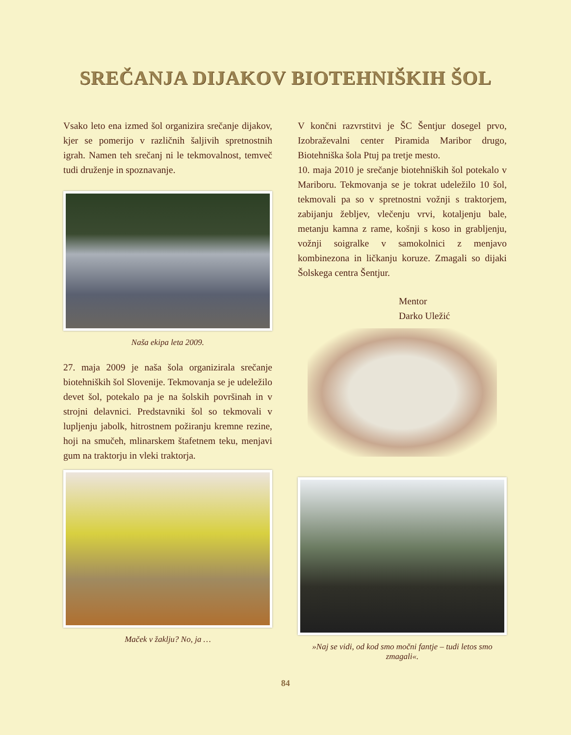SREČANJA DIJAKOV BIOTEHNIŠKIH ŠOL
Vsako leto ena izmed šol organizira srečanje dijakov, kjer se pomerijo v različnih šaljivih spretnostnih igrah. Namen teh srečanj ni le tekmovalnost, temveč tudi druženje in spoznavanje.
Naša ekipa leta 2009.
27. maja 2009 je naša šola organizirala srečanje biotehniških šol Slovenije. Tekmovanja se je udeležilo devet šol, potekalo pa je na šolskih površinah in v strojni delavnici. Predstavniki šol so tekmovali v lupljenju jabolk, hitrostnem požiranju kremne rezine, hoji na smučeh, mlinarskem štafetnem teku, menjavi gum na traktorju in vleki traktorja.
Maček v žaklju? No, ja …
V končni razvrstitvi je ŠC Šentjur dosegel prvo, Izobraževalni center Piramida Maribor drugo, Biotehniška šola Ptuj pa tretje mesto.
10. maja 2010 je srečanje biotehniških šol potekalo v Mariboru. Tekmovanja se je tokrat udeležilo 10 šol, tekmovali pa so v spretnostni vožnji s traktorjem, zabijanju žebljev, vlečenju vrvi, kotaljenju bale, metanju kamna z rame, košnji s koso in grabljenju, vožnji soigralke v samokolnici z menjavo kombinezona in ličkanju koruze. Zmagali so dijaki Šolskega centra Šentjur.
Mentor
Darko Uležić
»Naj se vidi, od kod smo močni fantje – tudi letos smo zmagali«.
84